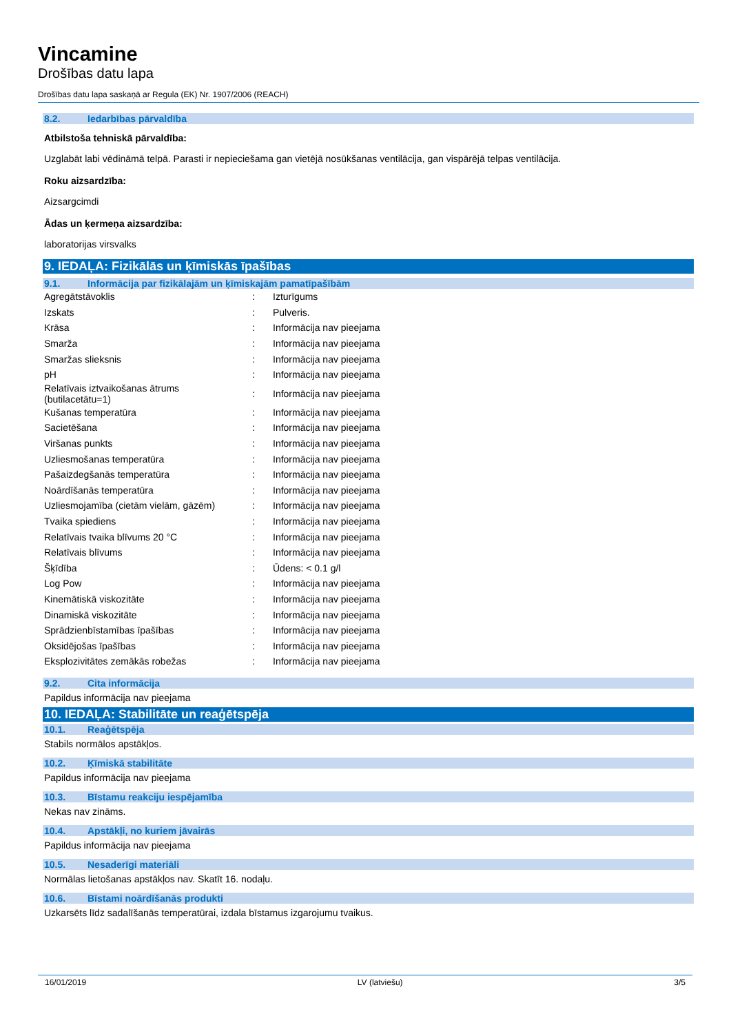Vincamine
Drošības datu lapa
Drošības datu lapa saskaņā ar Regula (EK) Nr. 1907/2006 (REACH)
8.2. Iedarbības pārvaldība
Atbilstoša tehniskā pārvaldība:
Uzglabāt labi vēdināmā telpā. Parasti ir nepieciešama gan vietējā nosūkšanas ventilācija, gan vispārējā telpas ventilācija.
Roku aizsardzība:
Aizsargcimdi
Ādas un ķermeņa aizsardzība:
laboratorijas virsvalks
9. IEDAĻA: Fizikālās un ķīmiskās īpašības
9.1. Informācija par fizikālajām un ķīmiskajām pamatīpašībām
| Agregātstāvoklis | : | Izturīgums |
| Izskats | : | Pulveris. |
| Krāsa | : | Informācija nav pieejama |
| Smarža | : | Informācija nav pieejama |
| Smaržas slieksnis | : | Informācija nav pieejama |
| pH | : | Informācija nav pieejama |
| Relatīvais iztvaikošanas ātrums (butilacetātu=1) | : | Informācija nav pieejama |
| Kušanas temperatūra | : | Informācija nav pieejama |
| Sacietēšana | : | Informācija nav pieejama |
| Viršanas punkts | : | Informācija nav pieejama |
| Uzliesmošanas temperatūra | : | Informācija nav pieejama |
| Pašaizdegšanās temperatūra | : | Informācija nav pieejama |
| Noārdīšanās temperatūra | : | Informācija nav pieejama |
| Uzliesmojamība (cietām vielām, gāzēm) | : | Informācija nav pieejama |
| Tvaika spiediens | : | Informācija nav pieejama |
| Relatīvais tvaika blīvums 20 °C | : | Informācija nav pieejama |
| Relatīvais blīvums | : | Informācija nav pieejama |
| Šķīdība | : | Ūdens: < 0.1 g/l |
| Log Pow | : | Informācija nav pieejama |
| Kinemātiskā viskozitāte | : | Informācija nav pieejama |
| Dinamiskā viskozitāte | : | Informācija nav pieejama |
| Sprādzienbīstamības īpašības | : | Informācija nav pieejama |
| Oksidējošas īpašības | : | Informācija nav pieejama |
| Eksplozivitātes zemākās robežas | : | Informācija nav pieejama |
9.2. Cita informācija
Papildus informācija nav pieejama
10. IEDAĻA: Stabilitāte un reaģētspēja
10.1. Reaģētspēja
Stabils normālos apstākļos.
10.2. Ķīmiskā stabilitāte
Papildus informācija nav pieejama
10.3. Bīstamu reakciju iespējamība
Nekas nav zināms.
10.4. Apstākļi, no kuriem jāvairās
Papildus informācija nav pieejama
10.5. Nesaderīgi materiāli
Normālas lietošanas apstākļos nav. Skatīt 16. nodaļu.
10.6. Bīstami noārdīšanās produkti
Uzkarsēts līdz sadalīšanās temperatūrai, izdala bīstamus izgarojumu tvaikus.
16/01/2019 LV (latviešu) 3/5